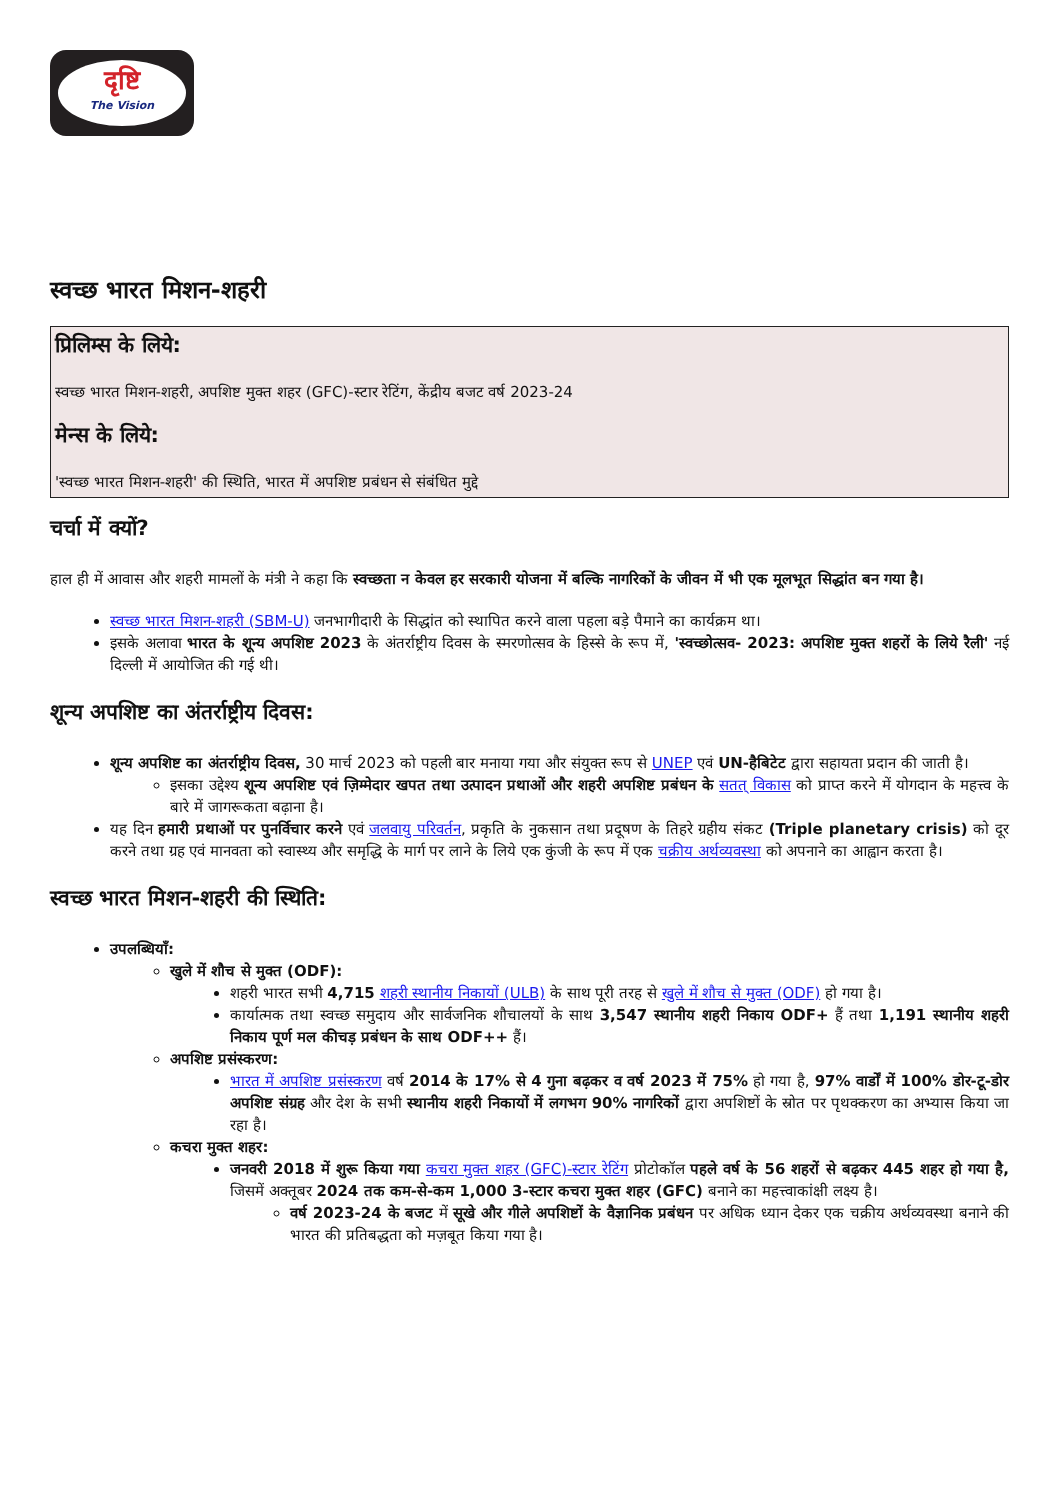दृष्टि
The Vision
स्वच्छ भारत मिशन-शहरी
प्रिलिम्स के लिये:
स्वच्छ भारत मिशन-शहरी, अपशिष्ट मुक्त शहर (GFC)-स्टार रेटिंग, केंद्रीय बजट वर्ष 2023-24
मेन्स के लिये:
'स्वच्छ भारत मिशन-शहरी' की स्थिति, भारत में अपशिष्ट प्रबंधन से संबंधित मुद्दे
चर्चा में क्यों?
हाल ही में आवास और शहरी मामलों के मंत्री ने कहा कि स्वच्छता न केवल हर सरकारी योजना में बल्कि नागरिकों के जीवन में भी एक मूलभूत सिद्धांत बन गया है।
स्वच्छ भारत मिशन-शहरी (SBM-U) जनभागीदारी के सिद्धांत को स्थापित करने वाला पहला बड़े पैमाने का कार्यक्रम था।
इसके अलावा भारत के शून्य अपशिष्ट 2023 के अंतर्राष्ट्रीय दिवस के स्मरणोत्सव के हिस्से के रूप में, 'स्वच्छोत्सव- 2023: अपशिष्ट मुक्त शहरों के लिये रैली' नई दिल्ली में आयोजित की गई थी।
शून्य अपशिष्ट का अंतर्राष्ट्रीय दिवस:
शून्य अपशिष्ट का अंतर्राष्ट्रीय दिवस, 30 मार्च 2023 को पहली बार मनाया गया और संयुक्त रूप से UNEP एवं UN-हैबिटेट द्वारा सहायता प्रदान की जाती है।
इसका उद्देश्य शून्य अपशिष्ट एवं ज़िम्मेदार खपत तथा उत्पादन प्रथाओं और शहरी अपशिष्ट प्रबंधन के सतत् विकास को प्राप्त करने में योगदान के महत्त्व के बारे में जागरूकता बढ़ाना है।
यह दिन हमारी प्रथाओं पर पुनर्विचार करने एवं जलवायु परिवर्तन, प्रकृति के नुकसान तथा प्रदूषण के तिहरे ग्रहीय संकट (Triple planetary crisis) को दूर करने तथा ग्रह एवं मानवता को स्वास्थ्य और समृद्धि के मार्ग पर लाने के लिये एक कुंजी के रूप में एक चक्रीय अर्थव्यवस्था को अपनाने का आह्वान करता है।
स्वच्छ भारत मिशन-शहरी की स्थिति:
उपलब्धियाँ:
खुले में शौच से मुक्त (ODF):
शहरी भारत सभी 4,715 शहरी स्थानीय निकायों (ULB) के साथ पूरी तरह से खुले में शौच से मुक्त (ODF) हो गया है।
कार्यात्मक तथा स्वच्छ समुदाय और सार्वजनिक शौचालयों के साथ 3,547 स्थानीय शहरी निकाय ODF+ हैं तथा 1,191 स्थानीय शहरी निकाय पूर्ण मल कीचड़ प्रबंधन के साथ ODF++ हैं।
अपशिष्ट प्रसंस्करण:
भारत में अपशिष्ट प्रसंस्करण वर्ष 2014 के 17% से 4 गुना बढ़कर व वर्ष 2023 में 75% हो गया है, 97% वार्डों में 100% डोर-टू-डोर अपशिष्ट संग्रह और देश के सभी स्थानीय शहरी निकायों में लगभग 90% नागरिकों द्वारा अपशिष्टों के स्रोत पर पृथक्करण का अभ्यास किया जा रहा है।
कचरा मुक्त शहर:
जनवरी 2018 में शुरू किया गया कचरा मुक्त शहर (GFC)-स्टार रेटिंग प्रोटोकॉल पहले वर्ष के 56 शहरों से बढ़कर 445 शहर हो गया है, जिसमें अक्तूबर 2024 तक कम-से-कम 1,000 3-स्टार कचरा मुक्त शहर (GFC) बनाने का महत्त्वाकांक्षी लक्ष्य है।
वर्ष 2023-24 के बजट में सूखे और गीले अपशिष्टों के वैज्ञानिक प्रबंधन पर अधिक ध्यान देकर एक चक्रीय अर्थव्यवस्था बनाने की भारत की प्रतिबद्धता को मज़बूत किया गया है।